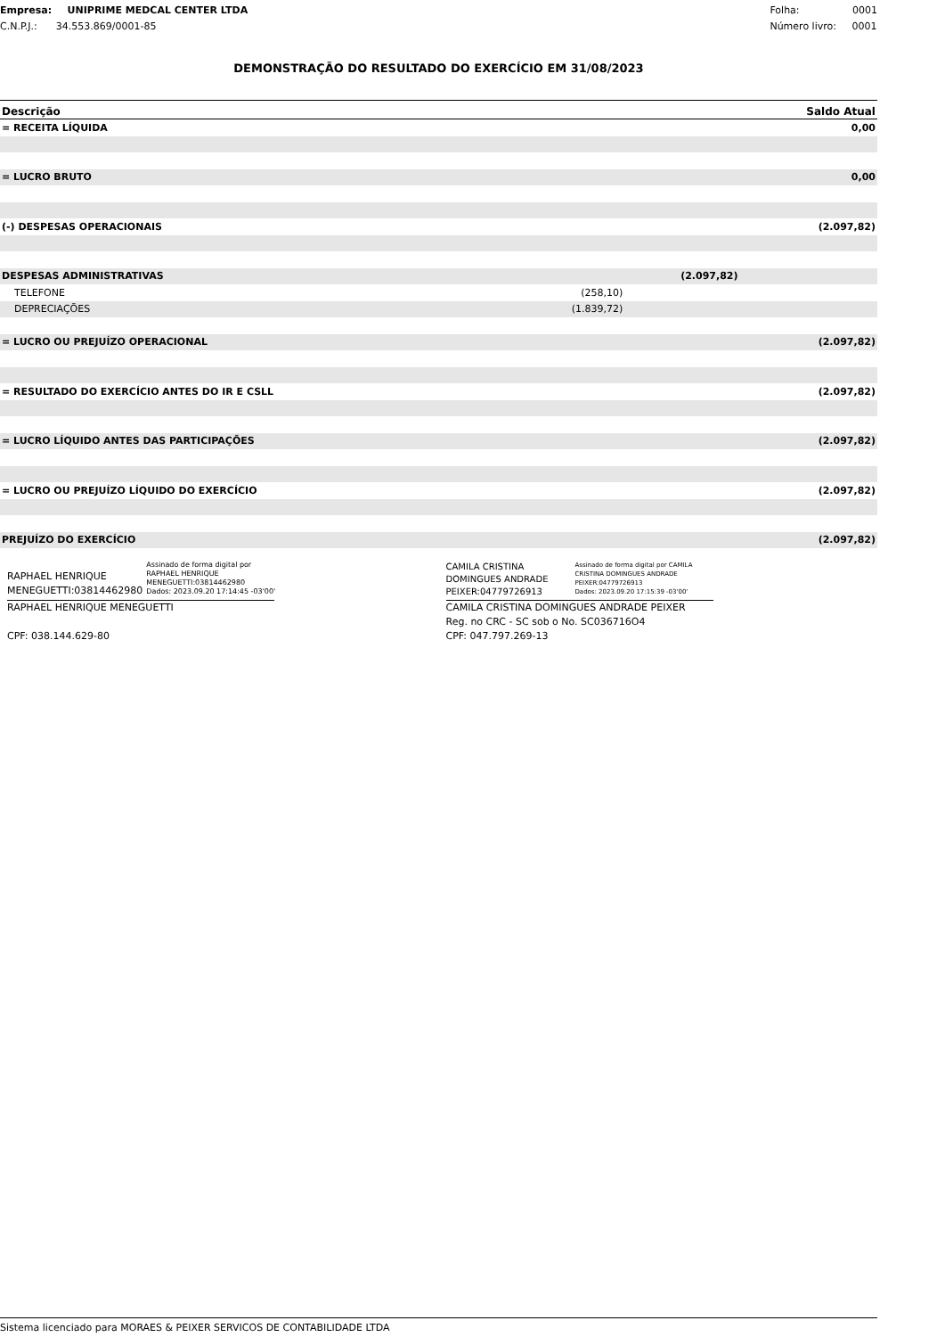Empresa: UNIPRIME MEDCAL CENTER LTDA
C.N.P.J.: 34.553.869/0001-85
Folha: 0001
Número livro: 0001
DEMONSTRAÇÃO DO RESULTADO DO EXERCÍCIO EM 31/08/2023
| Descrição | | | Saldo Atual |
| --- | --- | --- | --- |
| = RECEITA LÍQUIDA | | | 0,00 |
| = LUCRO BRUTO | | | 0,00 |
| (-) DESPESAS OPERACIONAIS | | | (2.097,82) |
| DESPESAS ADMINISTRATIVAS | | (2.097,82) | |
| TELEFONE | (258,10) | | |
| DEPRECIAÇÕES | (1.839,72) | | |
| = LUCRO OU PREJUÍZO OPERACIONAL | | | (2.097,82) |
| = RESULTADO DO EXERCÍCIO ANTES DO IR E CSLL | | | (2.097,82) |
| = LUCRO LÍQUIDO ANTES DAS PARTICIPAÇÕES | | | (2.097,82) |
| = LUCRO OU PREJUÍZO LÍQUIDO DO EXERCÍCIO | | | (2.097,82) |
| PREJUÍZO DO EXERCÍCIO | | | (2.097,82) |
RAPHAEL HENRIQUE
MENEGUETTI:03814462980 Assinado de forma digital por
RAPHAEL HENRIQUE
MENEGUETTI:03814462980
Dados: 2023.09.20 17:14:45 -03'00'
RAPHAEL HENRIQUE MENEGUETTI
CPF: 038.144.629-80
CAMILA CRISTINA
DOMINGUES ANDRADE
PEIXER:04779726913 Assinado de forma digital por CAMILA
CRISTINA DOMINGUES ANDRADE
PEIXER:04779726913
Dados: 2023.09.20 17:15:39 -03'00'
CAMILA CRISTINA DOMINGUES ANDRADE PEIXER
Reg. no CRC - SC sob o No. SC036716O4
CPF: 047.797.269-13
Sistema licenciado para MORAES & PEIXER SERVICOS DE CONTABILIDADE LTDA